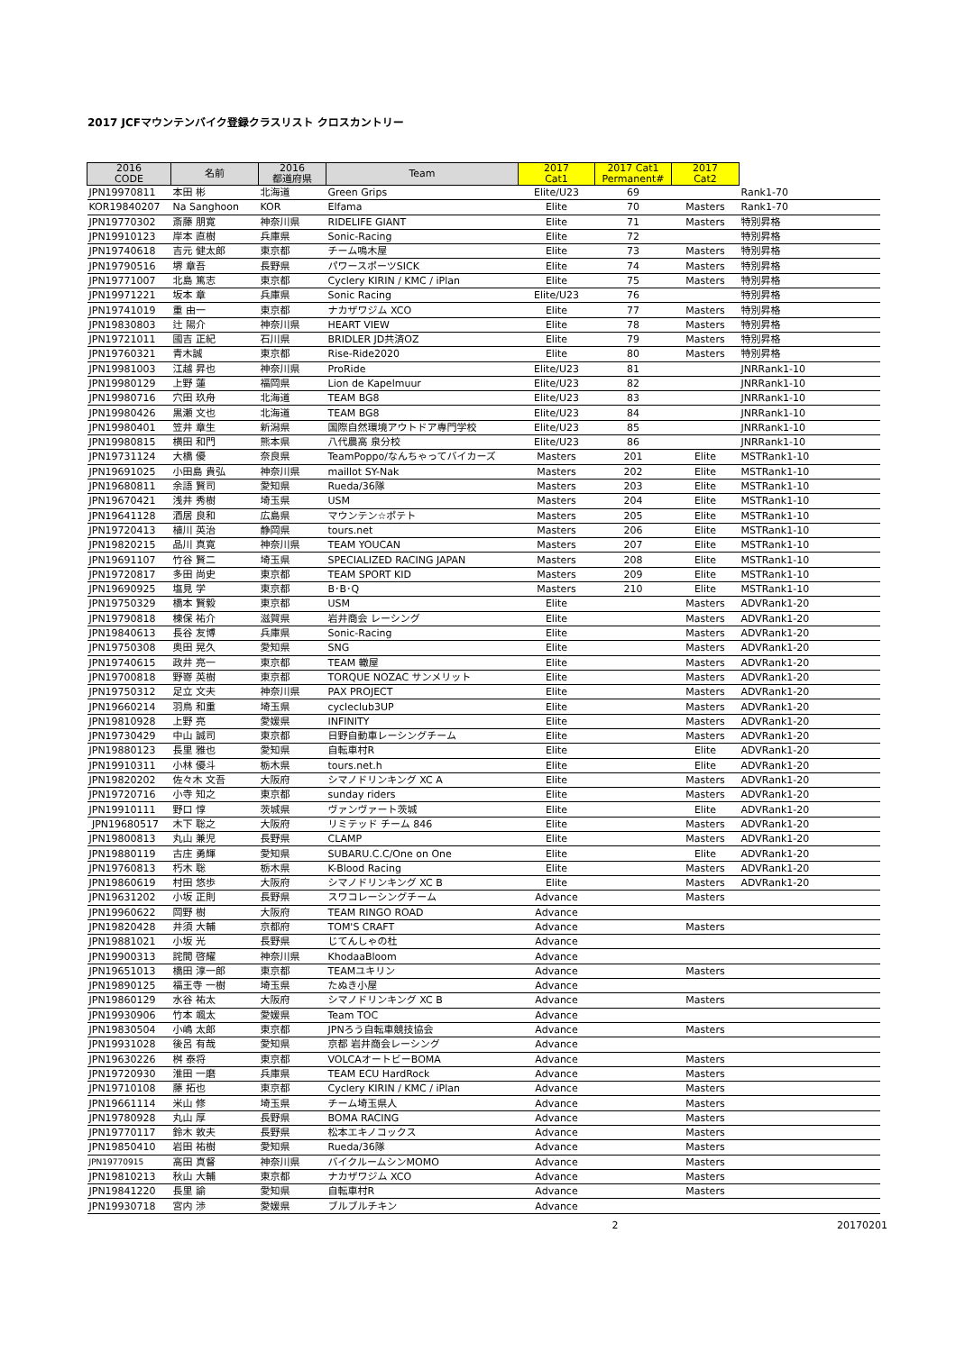2017 JCFマウンテンバイク登録クラスリスト クロスカントリー
| 2016 CODE | 名前 | 2016 都道府県 | Team | 2017 Cat1 | 2017 Cat1 Permanent# | 2017 Cat2 | |
| --- | --- | --- | --- | --- | --- | --- | --- |
| JPN19970811 | 本田 彬 | 北海道 | Green Grips | Elite/U23 | 69 | | Rank1-70 |
| KOR19840207 | Na Sanghoon | KOR | Elfama | Elite | 70 | Masters | Rank1-70 |
| JPN19770302 | 斎藤 朋寛 | 神奈川県 | RIDELIFE GIANT | Elite | 71 | Masters | 特別昇格 |
| JPN19910123 | 岸本 直樹 | 兵庫県 | Sonic-Racing | Elite | 72 | | 特別昇格 |
| JPN19740618 | 吉元 健太郎 | 東京都 | チーム鳴木屋 | Elite | 73 | Masters | 特別昇格 |
| JPN19790516 | 堺 章吾 | 長野県 | パワースポーツSICK | Elite | 74 | Masters | 特別昇格 |
| JPN19771007 | 北島 篤志 | 東京都 | Cyclery KIRIN / KMC / iPlan | Elite | 75 | Masters | 特別昇格 |
| JPN19971221 | 坂本 章 | 兵庫県 | Sonic Racing | Elite/U23 | 76 | | 特別昇格 |
| JPN19741019 | 重 由一 | 東京都 | ナカザワジム XCO | Elite | 77 | Masters | 特別昇格 |
| JPN19830803 | 辻 陽介 | 神奈川県 | HEART VIEW | Elite | 78 | Masters | 特別昇格 |
| JPN19721011 | 國吉 正紀 | 石川県 | BRIDLER JD共済OZ | Elite | 79 | Masters | 特別昇格 |
| JPN19760321 | 青木誠 | 東京都 | Rise-Ride2020 | Elite | 80 | Masters | 特別昇格 |
| JPN19981003 | 江越 昇也 | 神奈川県 | ProRide | Elite/U23 | 81 | | JNRRank1-10 |
| JPN19980129 | 上野 蓮 | 福岡県 | Lion de Kapelmuur | Elite/U23 | 82 | | JNRRank1-10 |
| JPN19980716 | 穴田 玖舟 | 北海道 | TEAM BG8 | Elite/U23 | 83 | | JNRRank1-10 |
| JPN19980426 | 黒瀬 文也 | 北海道 | TEAM BG8 | Elite/U23 | 84 | | JNRRank1-10 |
| JPN19980401 | 笠井 章生 | 新潟県 | 国際自然環境アウトドア専門学校 | Elite/U23 | 85 | | JNRRank1-10 |
| JPN19980815 | 横田 和門 | 熊本県 | 八代農高 泉分校 | Elite/U23 | 86 | | JNRRank1-10 |
| JPN19731124 | 大橋 優 | 奈良県 | TeamPoppo/なんちゃってバイカーズ | Masters | 201 | Elite | MSTRank1-10 |
| JPN19691025 | 小田島 貴弘 | 神奈川県 | maillot SY-Nak | Masters | 202 | Elite | MSTRank1-10 |
| JPN19680811 | 余語 賢司 | 愛知県 | Rueda/36隊 | Masters | 203 | Elite | MSTRank1-10 |
| JPN19670421 | 浅井 秀樹 | 埼玉県 | USM | Masters | 204 | Elite | MSTRank1-10 |
| JPN19641128 | 酒居 良和 | 広島県 | マウンテン☆ポテト | Masters | 205 | Elite | MSTRank1-10 |
| JPN19720413 | 植川 英治 | 静岡県 | tours.net | Masters | 206 | Elite | MSTRank1-10 |
| JPN19820215 | 品川 真寛 | 神奈川県 | TEAM YOUCAN | Masters | 207 | Elite | MSTRank1-10 |
| JPN19691107 | 竹谷 賢二 | 埼玉県 | SPECIALIZED RACING JAPAN | Masters | 208 | Elite | MSTRank1-10 |
| JPN19720817 | 多田 尚史 | 東京都 | TEAM SPORT KID | Masters | 209 | Elite | MSTRank1-10 |
| JPN19690925 | 塩見 学 | 東京都 | B･B･Q | Masters | 210 | Elite | MSTRank1-10 |
| JPN19750329 | 橋本 賢毅 | 東京都 | USM | Elite | | Masters | ADVRank1-20 |
| JPN19790818 | 棟保 祐介 | 滋賀県 | 岩井商会 レーシング | Elite | | Masters | ADVRank1-20 |
| JPN19840613 | 長谷 友博 | 兵庫県 | Sonic-Racing | Elite | | Masters | ADVRank1-20 |
| JPN19750308 | 奥田 晃久 | 愛知県 | SNG | Elite | | Masters | ADVRank1-20 |
| JPN19740615 | 政井 亮一 | 東京都 | TEAM 轍屋 | Elite | | Masters | ADVRank1-20 |
| JPN19700818 | 野嵜 英樹 | 東京都 | TORQUE NOZAC サンメリット | Elite | | Masters | ADVRank1-20 |
| JPN19750312 | 足立 文夫 | 神奈川県 | PAX PROJECT | Elite | | Masters | ADVRank1-20 |
| JPN19660214 | 羽鳥 和重 | 埼玉県 | cycleclub3UP | Elite | | Masters | ADVRank1-20 |
| JPN19810928 | 上野 亮 | 愛媛県 | INFINITY | Elite | | Masters | ADVRank1-20 |
| JPN19730429 | 中山 誠司 | 東京都 | 日野自動車レーシングチーム | Elite | | Masters | ADVRank1-20 |
| JPN19880123 | 長里 雅也 | 愛知県 | 自転車村R | Elite | | Elite | ADVRank1-20 |
| JPN19910311 | 小林 優斗 | 栃木県 | tours.net.h | Elite | | Elite | ADVRank1-20 |
| JPN19820202 | 佐々木 文吾 | 大阪府 | シマノドリンキング XC A | Elite | | Masters | ADVRank1-20 |
| JPN19720716 | 小寺 知之 | 東京都 | sunday riders | Elite | | Masters | ADVRank1-20 |
| JPN19910111 | 野口 惇 | 茨城県 | ヴァンヴァート茨城 | Elite | | Elite | ADVRank1-20 |
| JPN19680517 | 木下 聡之 | 大阪府 | リミテッド チーム 846 | Elite | | Masters | ADVRank1-20 |
| JPN19800813 | 丸山 兼児 | 長野県 | CLAMP | Elite | | Masters | ADVRank1-20 |
| JPN19880119 | 古庄 勇輝 | 愛知県 | SUBARU.C.C/One on One | Elite | | Elite | ADVRank1-20 |
| JPN19760813 | 朽木 聡 | 栃木県 | K-Blood Racing | Elite | | Masters | ADVRank1-20 |
| JPN19860619 | 村田 悠歩 | 大阪府 | シマノドリンキング XC B | Elite | | Masters | ADVRank1-20 |
| JPN19631202 | 小坂 正則 | 長野県 | スワコレーシングチーム | Advance | | Masters | |
| JPN19960622 | 岡野 樹 | 大阪府 | TEAM RINGO ROAD | Advance | | | |
| JPN19820428 | 井須 大輔 | 京都府 | TOM'S CRAFT | Advance | | Masters | |
| JPN19881021 | 小坂 光 | 長野県 | じてんしゃの杜 | Advance | | | |
| JPN19900313 | 詫間 啓耀 | 神奈川県 | KhodaaBloom | Advance | | | |
| JPN19651013 | 橋田 淳一郎 | 東京都 | TEAMユキリン | Advance | | Masters | |
| JPN19890125 | 福王寺 一樹 | 埼玉県 | たぬき小屋 | Advance | | | |
| JPN19860129 | 水谷 祐太 | 大阪府 | シマノドリンキング XC B | Advance | | Masters | |
| JPN19930906 | 竹本 颯太 | 愛媛県 | Team TOC | Advance | | | |
| JPN19830504 | 小嶋 太郎 | 東京都 | JPNろう自転車競技協会 | Advance | | Masters | |
| JPN19931028 | 後呂 有哉 | 愛知県 | 京都 岩井商会レーシング | Advance | | | |
| JPN19630226 | 桝 泰将 | 東京都 | VOLCAオートビーBOMA | Advance | | Masters | |
| JPN19720930 | 淮田 一磨 | 兵庫県 | TEAM ECU HardRock | Advance | | Masters | |
| JPN19710108 | 藤 拓也 | 東京都 | Cyclery KIRIN / KMC / iPlan | Advance | | Masters | |
| JPN19661114 | 米山 修 | 埼玉県 | チーム埼玉県人 | Advance | | Masters | |
| JPN19780928 | 丸山 厚 | 長野県 | BOMA RACING | Advance | | Masters | |
| JPN19770117 | 鈴木 敦夫 | 長野県 | 松本エキノコックス | Advance | | Masters | |
| JPN19850410 | 岩田 祐樹 | 愛知県 | Rueda/36隊 | Advance | | Masters | |
| JPN19770915 | 高田 真督 | 神奈川県 | バイクルームシンMOMO | Advance | | Masters | |
| JPN19810213 | 秋山 大輔 | 東京都 | ナカザワジム XCO | Advance | | Masters | |
| JPN19841220 | 長里 諭 | 愛知県 | 自転車村R | Advance | | Masters | |
| JPN19930718 | 宮内 渉 | 愛媛県 | ブルブルチキン | Advance | | | |
2 20170201